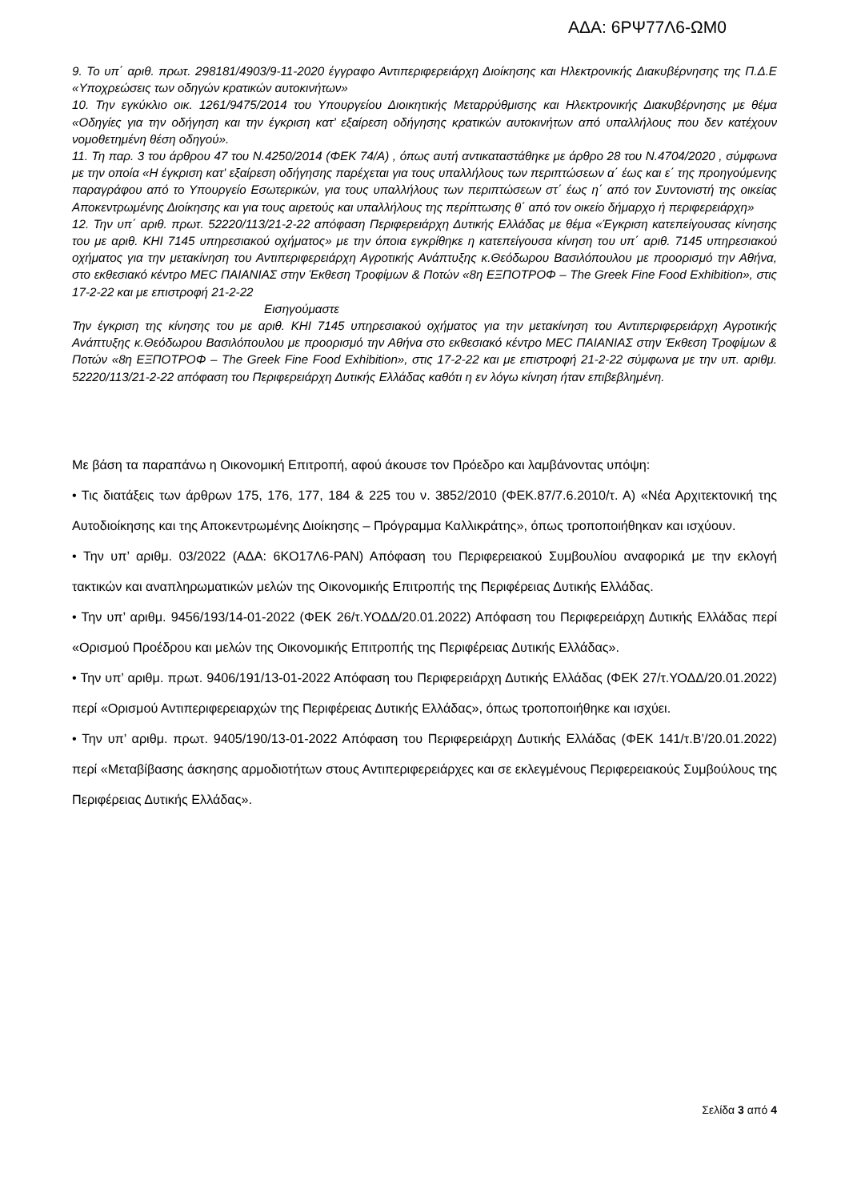ΑΔΑ: 6ΡΨ77Λ6-ΩΜ0
9. Το υπ΄ αριθ. πρωτ. 298181/4903/9-11-2020 έγγραφο Αντιπεριφερειάρχη Διοίκησης και Ηλεκτρονικής Διακυβέρνησης της Π.Δ.Ε «Υποχρεώσεις των οδηγών κρατικών αυτοκινήτων»
10. Την εγκύκλιο οικ. 1261/9475/2014 του Υπουργείου Διοικητικής Μεταρρύθμισης και Ηλεκτρονικής Διακυβέρνησης με θέμα «Οδηγίες για την οδήγηση και την έγκριση κατ’ εξαίρεση οδήγησης κρατικών αυτοκινήτων από υπαλλήλους που δεν κατέχουν νομοθετημένη θέση οδηγού».
11. Τη παρ. 3 του άρθρου 47 του Ν.4250/2014 (ΦΕΚ 74/Α) , όπως αυτή αντικαταστάθηκε με άρθρο 28 του Ν.4704/2020 , σύμφωνα με την οποία «Η έγκριση κατ' εξαίρεση οδήγησης παρέχεται για τους υπαλλήλους των περιπτώσεων α΄ έως και ε΄ της προηγούμενης παραγράφου από το Υπουργείο Εσωτερικών, για τους υπαλλήλους των περιπτώσεων στ΄ έως η΄ από τον Συντονιστή της οικείας Αποκεντρωμένης Διοίκησης και για τους αιρετούς και υπαλλήλους της περίπτωσης θ΄ από τον οικείο δήμαρχο ή περιφερειάρχη»
12. Την υπ΄ αριθ. πρωτ. 52220/113/21-2-22 απόφαση Περιφερειάρχη Δυτικής Ελλάδας με θέμα «Έγκριση κατεπείγουσας κίνησης του με αριθ. ΚΗΙ 7145 υπηρεσιακού οχήματος» με την όποια εγκρίθηκε η κατεπείγουσα κίνηση του υπ΄ αριθ. 7145 υπηρεσιακού οχήματος για την μετακίνηση του Αντιπεριφερειάρχη Αγροτικής Ανάπτυξης κ.Θεόδωρου Βασιλόπουλου με προορισμό την Αθήνα, στο εκθεσιακό κέντρο ΜΕC ΠΑΙΑΝΙΑΣ στην Έκθεση Τροφίμων & Ποτών «8η ΕΞΠΟΤΡΟΦ – The Greek Fine Food Exhibition», στις 17-2-22 και με επιστροφή 21-2-22
Εισηγούμαστε
Την έγκριση της κίνησης του με αριθ. ΚΗΙ 7145 υπηρεσιακού οχήματος για την μετακίνηση του Αντιπεριφερειάρχη Αγροτικής Ανάπτυξης κ.Θεόδωρου Βασιλόπουλου με προορισμό την Αθήνα στο εκθεσιακό κέντρο ΜΕC ΠΑΙΑΝΙΑΣ στην Έκθεση Τροφίμων & Ποτών «8η ΕΞΠΟΤΡΟΦ – The Greek Fine Food Exhibition», στις 17-2-22 και με επιστροφή 21-2-22 σύμφωνα με την υπ. αριθμ. 52220/113/21-2-22 απόφαση του Περιφερειάρχη Δυτικής Ελλάδας καθότι η εν λόγω κίνηση ήταν επιβεβλημένη.
Με βάση τα παραπάνω η Οικονομική Επιτροπή, αφού άκουσε τον Πρόεδρο και λαμβάνοντας υπόψη:
• Τις διατάξεις των άρθρων 175, 176, 177, 184 & 225 του ν. 3852/2010 (ΦΕΚ.87/7.6.2010/τ. Α) «Νέα Αρχιτεκτονική της Αυτοδιοίκησης και της Αποκεντρωμένης Διοίκησης – Πρόγραμμα Καλλικράτης», όπως τροποποιήθηκαν και ισχύουν.
• Την υπ’ αριθμ. 03/2022 (ΑΔΑ: 6ΚΟ17Λ6-ΡΑΝ) Απόφαση του Περιφερειακού Συμβουλίου αναφορικά με την εκλογή τακτικών και αναπληρωματικών μελών της Οικονομικής Επιτροπής της Περιφέρειας Δυτικής Ελλάδας.
• Την υπ’ αριθμ. 9456/193/14-01-2022 (ΦΕΚ 26/τ.ΥΟΔΔ/20.01.2022) Απόφαση του Περιφερειάρχη Δυτικής Ελλάδας περί «Ορισμού Προέδρου και μελών της Οικονομικής Επιτροπής της Περιφέρειας Δυτικής Ελλάδας».
• Την υπ’ αριθμ. πρωτ. 9406/191/13-01-2022 Απόφαση του Περιφερειάρχη Δυτικής Ελλάδας (ΦΕΚ 27/τ.ΥΟΔΔ/20.01.2022) περί «Ορισμού Αντιπεριφερειαρχών της Περιφέρειας Δυτικής Ελλάδας», όπως τροποποιήθηκε και ισχύει.
• Την υπ’ αριθμ. πρωτ. 9405/190/13-01-2022 Απόφαση του Περιφερειάρχη Δυτικής Ελλάδας (ΦΕΚ 141/τ.Β’/20.01.2022) περί «Μεταβίβασης άσκησης αρμοδιοτήτων στους Αντιπεριφερειάρχες και σε εκλεγμένους Περιφερειακούς Συμβούλους της Περιφέρειας Δυτικής Ελλάδας».
Σελίδα 3 από 4